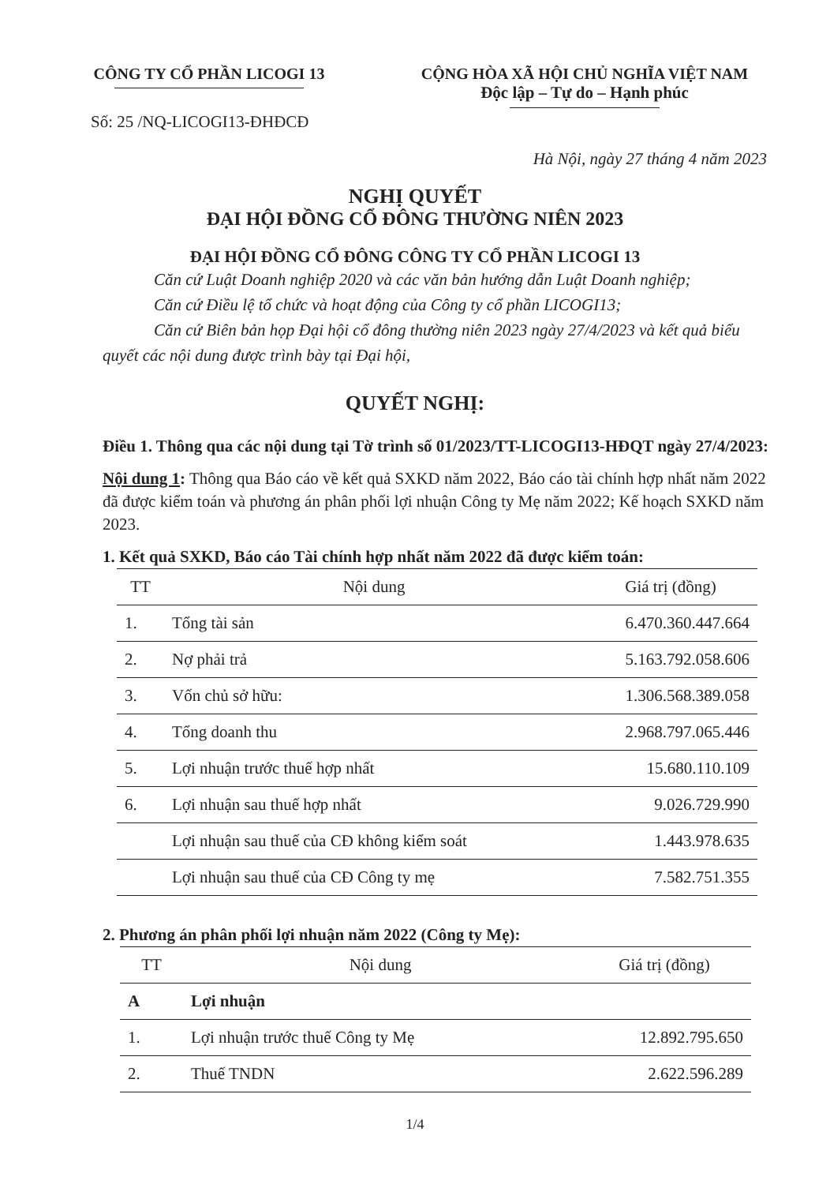CÔNG TY CỔ PHẦN LICOGI 13
Số: 25 /NQ-LICOGI13-ĐHĐCĐ
CỘNG HÒA XÃ HỘI CHỦ NGHĨA VIỆT NAM
Độc lập – Tự do – Hạnh phúc
Hà Nội, ngày 27 tháng 4 năm 2023
NGHỊ QUYẾT
ĐẠI HỘI ĐỒNG CỔ ĐÔNG THƯỜNG NIÊN 2023
ĐẠI HỘI ĐỒNG CỔ ĐÔNG CÔNG TY CỔ PHẦN LICOGI 13
Căn cứ Luật Doanh nghiệp 2020 và các văn bản hướng dẫn Luật Doanh nghiệp;
Căn cứ Điều lệ tổ chức và hoạt động của Công ty cổ phần LICOGI13;
Căn cứ Biên bản họp Đại hội cổ đông thường niên 2023 ngày 27/4/2023 và kết quả biểu quyết các nội dung được trình bày tại Đại hội,
QUYẾT NGHỊ:
Điều 1. Thông qua các nội dung tại Tờ trình số 01/2023/TT-LICOGI13-HĐQT ngày 27/4/2023:
Nội dung 1: Thông qua Báo cáo về kết quả SXKD năm 2022, Báo cáo tài chính hợp nhất năm 2022 đã được kiểm toán và phương án phân phối lợi nhuận Công ty Mẹ năm 2022; Kế hoạch SXKD năm 2023.
1. Kết quả SXKD, Báo cáo Tài chính hợp nhất năm 2022 đã được kiểm toán:
| TT | Nội dung | Giá trị (đồng) |
| --- | --- | --- |
| 1. | Tổng tài sản | 6.470.360.447.664 |
| 2. | Nợ phải trả | 5.163.792.058.606 |
| 3. | Vốn chủ sở hữu: | 1.306.568.389.058 |
| 4. | Tổng doanh thu | 2.968.797.065.446 |
| 5. | Lợi nhuận trước thuế hợp nhất | 15.680.110.109 |
| 6. | Lợi nhuận sau thuế hợp nhất | 9.026.729.990 |
| | Lợi nhuận sau thuế của CĐ không kiểm soát | 1.443.978.635 |
| | Lợi nhuận sau thuế của CĐ Công ty mẹ | 7.582.751.355 |
2. Phương án phân phối lợi nhuận năm 2022 (Công ty Mẹ):
| TT | Nội dung | Giá trị (đồng) |
| --- | --- | --- |
| A | Lợi nhuận | |
| 1. | Lợi nhuận trước thuế Công ty Mẹ | 12.892.795.650 |
| 2. | Thuế TNDN | 2.622.596.289 |
1/4